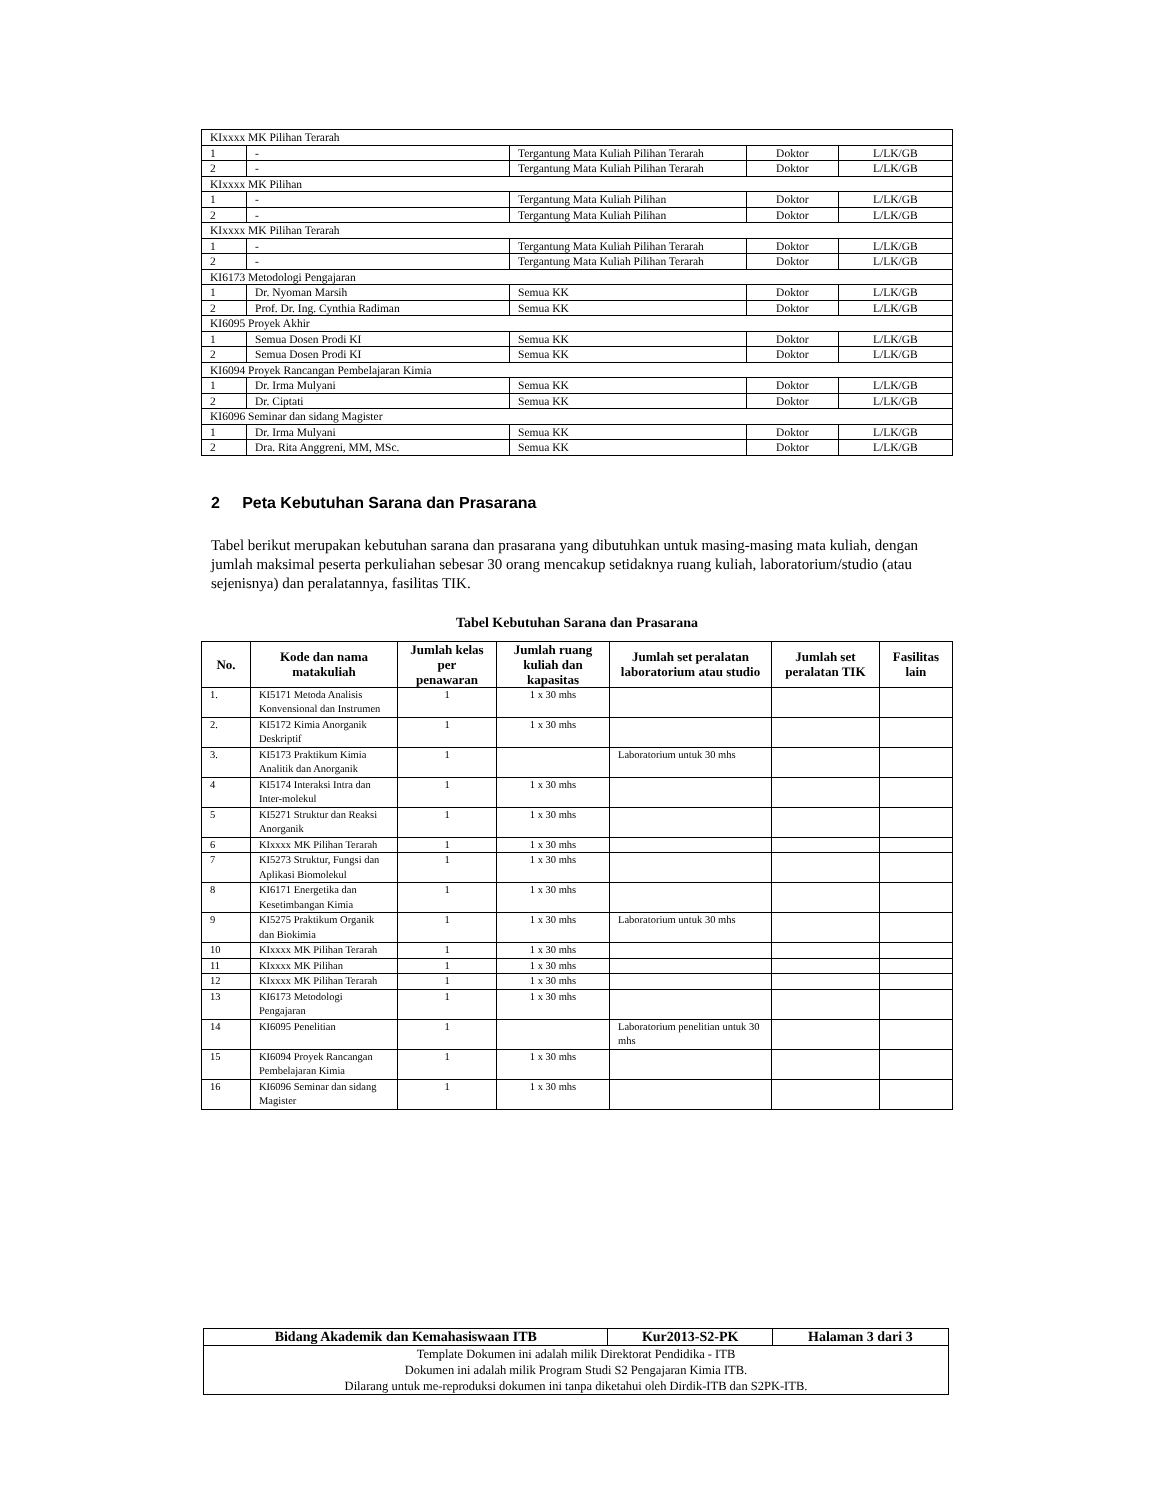| KIxxxx MK Pilihan Terarah | | | | |
| 1 | - | Tergantung Mata Kuliah Pilihan Terarah | Doktor | L/LK/GB |
| 2 | - | Tergantung Mata Kuliah Pilihan Terarah | Doktor | L/LK/GB |
| KIxxxx MK Pilihan | | | | |
| 1 | - | Tergantung Mata Kuliah Pilihan | Doktor | L/LK/GB |
| 2 | - | Tergantung Mata Kuliah Pilihan | Doktor | L/LK/GB |
| KIxxxx MK Pilihan Terarah | | | | |
| 1 | - | Tergantung Mata Kuliah Pilihan Terarah | Doktor | L/LK/GB |
| 2 | - | Tergantung Mata Kuliah Pilihan Terarah | Doktor | L/LK/GB |
| KI6173 Metodologi Pengajaran | | | | |
| 1 | Dr. Nyoman Marsih | Semua KK | Doktor | L/LK/GB |
| 2 | Prof. Dr. Ing. Cynthia Radiman | Semua KK | Doktor | L/LK/GB |
| KI6095 Proyek Akhir | | | | |
| 1 | Semua Dosen Prodi KI | Semua KK | Doktor | L/LK/GB |
| 2 | Semua Dosen Prodi KI | Semua KK | Doktor | L/LK/GB |
| KI6094 Proyek Rancangan Pembelajaran Kimia | | | | |
| 1 | Dr. Irma Mulyani | Semua KK | Doktor | L/LK/GB |
| 2 | Dr. Ciptati | Semua KK | Doktor | L/LK/GB |
| KI6096 Seminar dan sidang Magister | | | | |
| 1 | Dr. Irma Mulyani | Semua KK | Doktor | L/LK/GB |
| 2 | Dra. Rita Anggreni, MM, MSc. | Semua KK | Doktor | L/LK/GB |
2 Peta Kebutuhan Sarana dan Prasarana
Tabel berikut merupakan kebutuhan sarana dan prasarana yang dibutuhkan untuk masing-masing mata kuliah, dengan jumlah maksimal peserta perkuliahan sebesar 30 orang mencakup setidaknya ruang kuliah, laboratorium/studio (atau sejenisnya) dan peralatannya, fasilitas TIK.
Tabel Kebutuhan Sarana dan Prasarana
| No. | Kode dan nama matakuliah | Jumlah kelas per penawaran | Jumlah ruang kuliah dan kapasitas | Jumlah set peralatan laboratorium atau studio | Jumlah set peralatan TIK | Fasilitas lain |
| --- | --- | --- | --- | --- | --- | --- |
| 1. | KI5171 Metoda Analisis Konvensional dan Instrumen | 1 | 1 x 30 mhs | | | |
| 2. | KI5172 Kimia Anorganik Deskriptif | 1 | 1 x 30 mhs | | | |
| 3. | KI5173 Praktikum Kimia Analitik dan Anorganik | 1 | | Laboratorium untuk 30 mhs | | |
| 4 | KI5174 Interaksi Intra dan Inter-molekul | 1 | 1 x 30 mhs | | | |
| 5 | KI5271 Struktur dan Reaksi Anorganik | 1 | 1 x 30 mhs | | | |
| 6 | KIxxxx MK Pilihan Terarah | 1 | 1 x 30 mhs | | | |
| 7 | KI5273 Struktur, Fungsi dan Aplikasi Biomolekul | 1 | 1 x 30 mhs | | | |
| 8 | KI6171 Energetika dan Kesetimbangan Kimia | 1 | 1 x 30 mhs | | | |
| 9 | KI5275 Praktikum Organik dan Biokimia | 1 | 1 x 30 mhs | Laboratorium untuk 30 mhs | | |
| 10 | KIxxxx MK Pilihan Terarah | 1 | 1 x 30 mhs | | | |
| 11 | KIxxxx MK Pilihan | 1 | 1 x 30 mhs | | | |
| 12 | KIxxxx MK Pilihan Terarah | 1 | 1 x 30 mhs | | | |
| 13 | KI6173 Metodologi Pengajaran | 1 | 1 x 30 mhs | | | |
| 14 | KI6095 Penelitian | 1 | | Laboratorium penelitian untuk 30 mhs | | |
| 15 | KI6094 Proyek Rancangan Pembelajaran Kimia | 1 | 1 x 30 mhs | | | |
| 16 | KI6096 Seminar dan sidang Magister | 1 | 1 x 30 mhs | | | |
| Bidang Akademik dan Kemahasiswaan ITB | Kur2013-S2-PK | Halaman 3 dari 3 |
| Template Dokumen ini adalah milik Direktorat Pendidika - ITB Dokumen ini adalah milik Program Studi S2 Pengajaran Kimia ITB. Dilarang untuk me-reproduksi dokumen ini tanpa diketahui oleh Dirdik-ITB dan S2PK-ITB. | | |